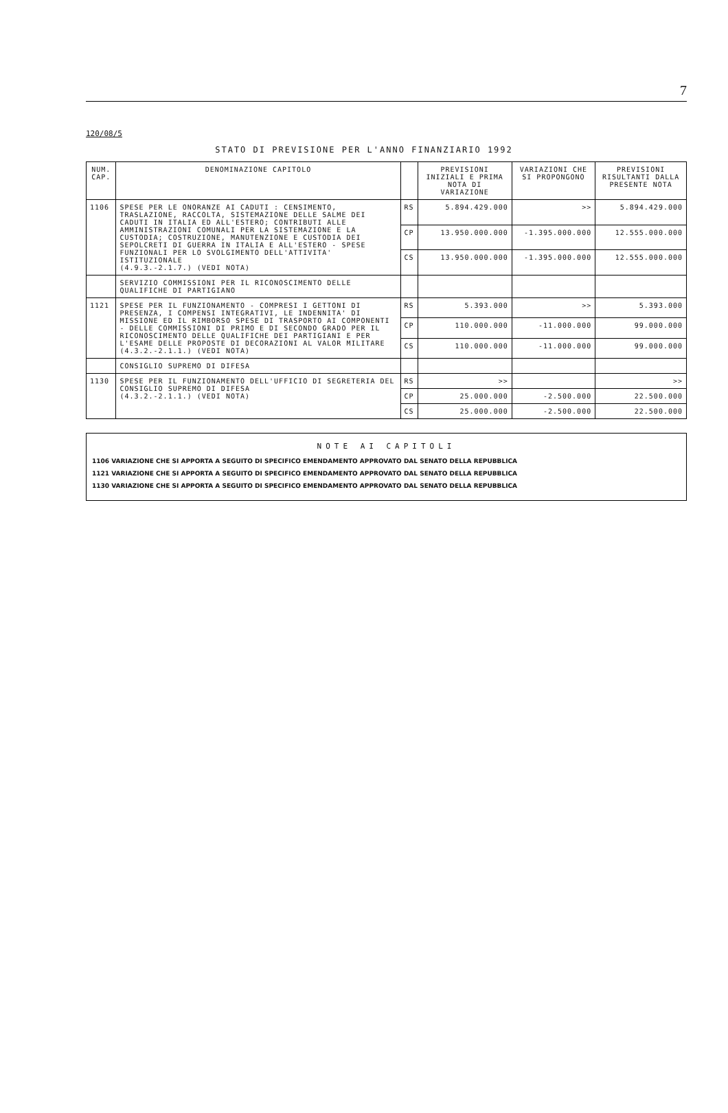7
120/08/5
STATO DI PREVISIONE PER L'ANNO FINANZIARIO 1992
| NUM. CAP. | DENOMINAZIONE CAPITOLO | | PREVISIONI INIZIALI E PRIMA NOTA DI VARIAZIONE | VARIAZIONI CHE SI PROPONGONO | PREVISIONI RISULTANTI DALLA PRESENTE NOTA |
| --- | --- | --- | --- | --- | --- |
| 1106 | SPESE PER LE ONORANZE AI CADUTI : CENSIMENTO, TRASLAZIONE, RACCOLTA, SISTEMAZIONE DELLE SALME DEI CADUTI IN ITALIA ED ALL'ESTERO; CONTRIBUTI ALLE AMMINISTRAZIONI COMUNALI PER LA SISTEMAZIONE E LA CUSTODIA; COSTRUZIONE, MANUTENZIONE E CUSTODIA DEI SEPOLCRETI DI GUERRA IN ITALIA E ALL'ESTERO - SPESE FUNZIONALI PER LO SVOLGIMENTO DELL'ATTIVITA' ISTITUZIONALE (4.9.3.-2.1.7.) (VEDI NOTA) | RS | 5.894.429.000 | >> | 5.894.429.000 |
| | | CP | 13.950.000.000 | -1.395.000.000 | 12.555.000.000 |
| | | CS | 13.950.000.000 | -1.395.000.000 | 12.555.000.000 |
| | SERVIZIO COMMISSIONI PER IL RICONOSCIMENTO DELLE QUALIFICHE DI PARTIGIANO | | | | |
| 1121 | SPESE PER IL FUNZIONAMENTO - COMPRESI I GETTONI DI PRESENZA, I COMPENSI INTEGRATIVI, LE INDENNITA' DI MISSIONE ED IL RIMBORSO SPESE DI TRASPORTO AI COMPONENTI - DELLE COMMISSIONI DI PRIMO E DI SECONDO GRADO PER IL RICONOSCIMENTO DELLE QUALIFICHE DEI PARTIGIANI E PER L'ESAME DELLE PROPOSTE DI DECORAZIONI AL VALOR MILITARE (4.3.2.-2.1.1.) (VEDI NOTA) | RS | 5.393.000 | >> | 5.393.000 |
| | | CP | 110.000.000 | -11.000.000 | 99.000.000 |
| | | CS | 110.000.000 | -11.000.000 | 99.000.000 |
| | CONSIGLIO SUPREMO DI DIFESA | | | | |
| 1130 | SPESE PER IL FUNZIONAMENTO DELL'UFFICIO DI SEGRETERIA DEL CONSIGLIO SUPREMO DI DIFESA (4.3.2.-2.1.1.) (VEDI NOTA) | RS | >> | | >> |
| | | CP | 25.000.000 | -2.500.000 | 22.500.000 |
| | | CS | 25.000.000 | -2.500.000 | 22.500.000 |
NOTE AI CAPITOLI
1106 VARIAZIONE CHE SI APPORTA A SEGUITO DI SPECIFICO EMENDAMENTO APPROVATO DAL SENATO DELLA REPUBBLICA
1121 VARIAZIONE CHE SI APPORTA A SEGUITO DI SPECIFICO EMENDAMENTO APPROVATO DAL SENATO DELLA REPUBBLICA
1130 VARIAZIONE CHE SI APPORTA A SEGUITO DI SPECIFICO EMENDAMENTO APPROVATO DAL SENATO DELLA REPUBBLICA